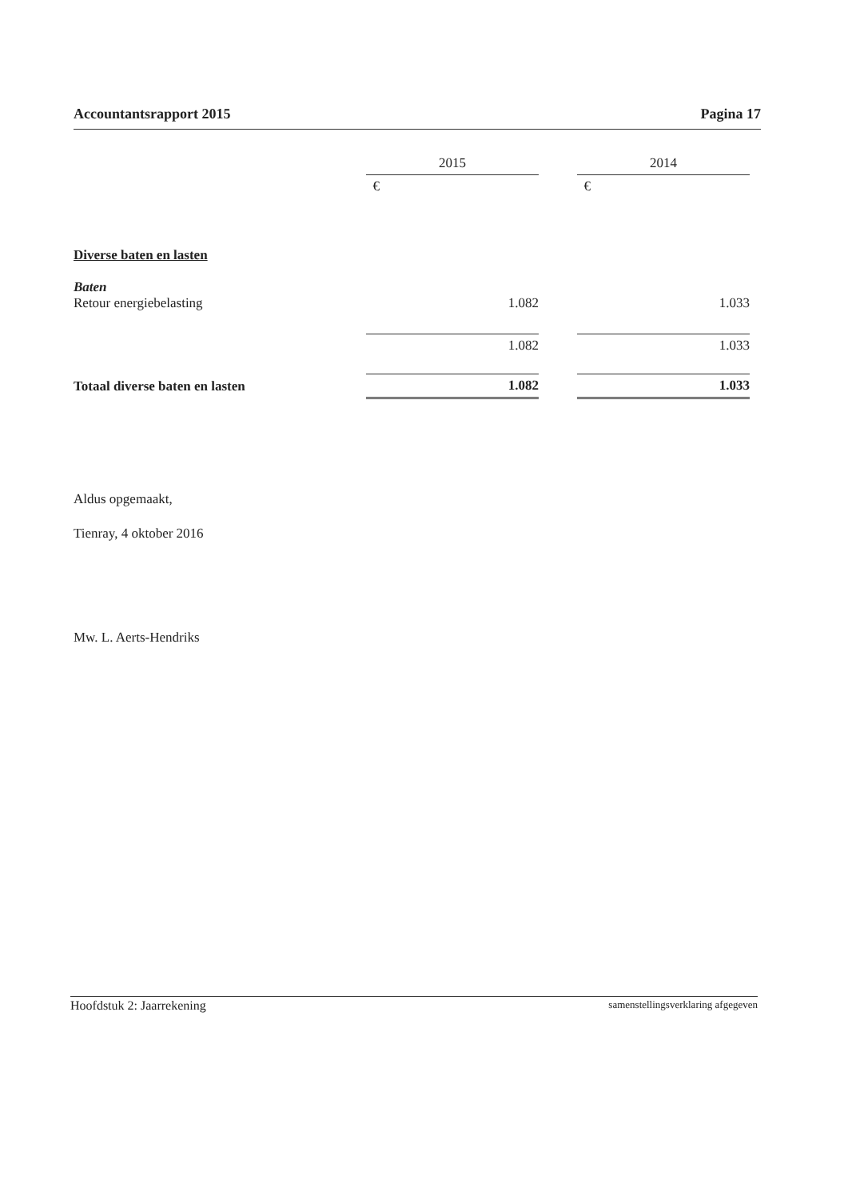Accountantsrapport 2015 Pagina 17
| | 2015 | | 2014 |
| | € | | € |
| Diverse baten en lasten | | | |
| Baten Retour energiebelasting | 1.082 | | 1.033 |
| | 1.082 | | 1.033 |
| Totaal diverse baten en lasten | 1.082 | | 1.033 |
Aldus opgemaakt,
Tienray, 4 oktober 2016
Mw. L. Aerts-Hendriks
Hoofdstuk 2: Jaarrekening samenstellingsverklaring afgegeven